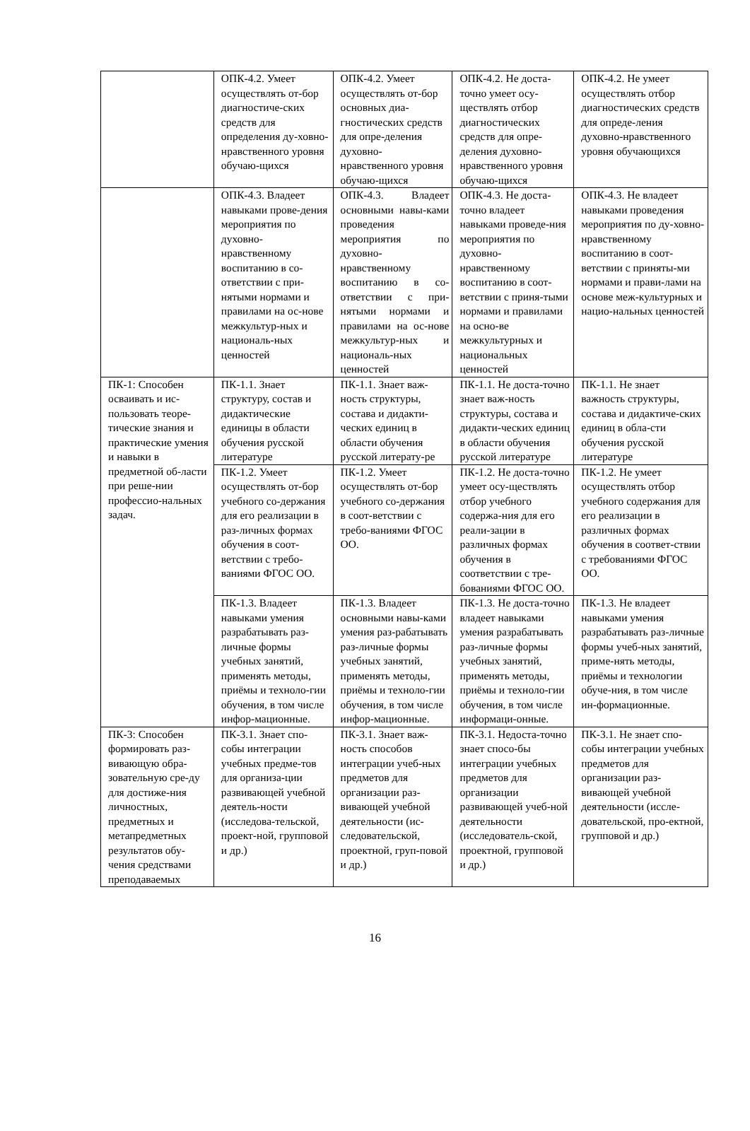| | ОПК-4.2. Умеет осуществлять от-бор диагностиче-ских средств для определения ду-ховно-нравственного уровня обучаю-щихся | ОПК-4.2. Умеет осуществлять от-бор основных диа-гностических средств для опре-деления духовно-нравственного уровня обучаю-щихся | ОПК-4.2. Не доста-точно умеет осу-ществлять отбор диагностических средств для опре-деления духовно-нравственного уровня обучаю-щихся | ОПК-4.2. Не умеет осуществлять отбор диагностических средств для опреде-ления духовно-нравственного уровня обучающихся |
| | ОПК-4.3. Владеет навыками прове-дения мероприятия по духовно-нравственному воспитанию в со-ответствии с при-нятыми нормами и правилами на ос-нове межкультур-ных и националь-ных ценностей | ОПК-4.3. Владеет основными навы-ками проведения мероприятия по духовно-нравственному воспитанию в со-ответствии с при-нятыми нормами и правилами на ос-нове межкультур-ных и националь-ных ценностей | ОПК-4.3. Не доста-точно владеет навыками проведе-ния мероприятия по духовно-нравственному воспитанию в соот-ветствии с приня-тыми нормами и правилами на осно-ве межкультурных и национальных ценностей | ОПК-4.3. Не владеет навыками проведения мероприятия по ду-ховно-нравственному воспитанию в соот-ветствии с приняты-ми нормами и прави-лами на основе меж-культурных и нацио-нальных ценностей |
| ПК-1: Способен осваивать и ис-пользовать теоре-тические знания и практические умения и навыки в предметной об-ласти при реше-нии профессио-нальных задач. | ПК-1.1. Знает структуру, состав и дидактические единицы в области обучения русской литературе | ПК-1.1. Знает важ-ность структуры, состава и дидакти-ческих единиц в области обучения русской литерату-ре | ПК-1.1. Не доста-точно знает важ-ность структуры, состава и дидакти-ческих единиц в области обучения русской литературе | ПК-1.1. Не знает важность структуры, состава и дидактиче-ских единиц в обла-сти обучения русской литературе |
| | ПК-1.2. Умеет осуществлять от-бор учебного со-держания для его реализации в раз-личных формах обучения в соот-ветствии с требо-ваниями ФГОС ОО. | ПК-1.2. Умеет осуществлять от-бор учебного со-держания в соот-ветствии с требо-ваниями ФГОС ОО. | ПК-1.2. Не доста-точно умеет осу-ществлять отбор учебного содержа-ния для его реали-зации в различных формах обучения в соответствии с тре-бованиями ФГОС ОО. | ПК-1.2. Не умеет осуществлять отбор учебного содержания для его реализации в различных формах обучения в соответ-ствии с требованиями ФГОС ОО. |
| | ПК-1.3. Владеет навыками умения разрабатывать раз-личные формы учебных занятий, применять методы, приёмы и техноло-гии обучения, в том числе инфор-мационные. | ПК-1.3. Владеет основными навы-ками умения раз-рабатывать раз-личные формы учебных занятий, применять методы, приёмы и техноло-гии обучения, в том числе инфор-мационные. | ПК-1.3. Не доста-точно владеет навыками умения разрабатывать раз-личные формы учебных занятий, применять методы, приёмы и техноло-гии обучения, в том числе информаци-онные. | ПК-1.3. Не владеет навыками умения разрабатывать раз-личные формы учеб-ных занятий, приме-нять методы, приёмы и технологии обуче-ния, в том числе ин-формационные. |
| ПК-3: Способен формировать раз-вивающую обра-зовательную сре-ду для достиже-ния личностных, предметных и метапредметных результатов обу-чения средствами преподаваемых | ПК-3.1. Знает спо-собы интеграции учебных предме-тов для организа-ции развивающей учебной деятель-ности (исследова-тельской, проект-ной, групповой и др.) | ПК-3.1. Знает важ-ность способов интеграции учеб-ных предметов для организации раз-вивающей учебной деятельности (ис-следовательской, проектной, груп-повой и др.) | ПК-3.1. Недоста-точно знает спосо-бы интеграции учебных предметов для организации развивающей учеб-ной деятельности (исследователь-ской, проектной, групповой и др.) | ПК-3.1. Не знает спо-собы интеграции учебных предметов для организации раз-вивающей учебной деятельности (иссле-довательской, про-ектной, групповой и др.) |
16